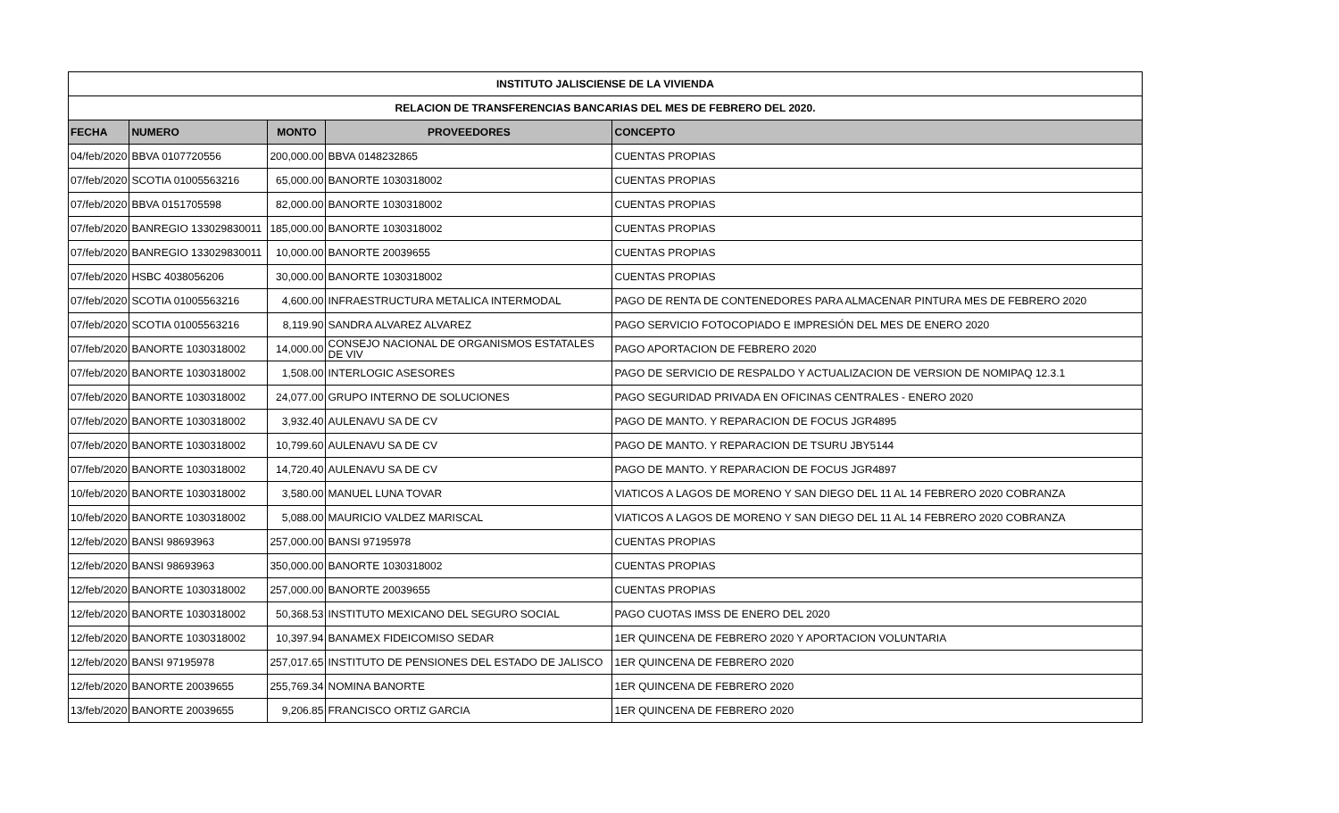| INSTITUTO JALISCIENSE DE LA VIVIENDA | | | | |
| --- | --- | --- | --- | --- |
| RELACION DE TRANSFERENCIAS BANCARIAS DEL MES DE FEBRERO DEL 2020. | | | | |
| FECHA | NUMERO | MONTO | PROVEEDORES | CONCEPTO |
| 04/feb/2020 | BBVA 0107720556 | 200,000.00 | BBVA 0148232865 | CUENTAS PROPIAS |
| 07/feb/2020 | SCOTIA 01005563216 | 65,000.00 | BANORTE 1030318002 | CUENTAS PROPIAS |
| 07/feb/2020 | BBVA 0151705598 | 82,000.00 | BANORTE 1030318002 | CUENTAS PROPIAS |
| 07/feb/2020 | BANREGIO 133029830011 | 185,000.00 | BANORTE 1030318002 | CUENTAS PROPIAS |
| 07/feb/2020 | BANREGIO 133029830011 | 10,000.00 | BANORTE 20039655 | CUENTAS PROPIAS |
| 07/feb/2020 | HSBC 4038056206 | 30,000.00 | BANORTE 1030318002 | CUENTAS PROPIAS |
| 07/feb/2020 | SCOTIA 01005563216 | 4,600.00 | INFRAESTRUCTURA METALICA INTERMODAL | PAGO DE RENTA DE CONTENEDORES PARA ALMACENAR PINTURA MES DE FEBRERO 2020 |
| 07/feb/2020 | SCOTIA 01005563216 | 8,119.90 | SANDRA ALVAREZ ALVAREZ | PAGO SERVICIO FOTOCOPIADO E IMPRESIÓN DEL MES DE ENERO 2020 |
| 07/feb/2020 | BANORTE 1030318002 | 14,000.00 | CONSEJO NACIONAL DE ORGANISMOS ESTATALES DE VIV | PAGO APORTACION DE FEBRERO 2020 |
| 07/feb/2020 | BANORTE 1030318002 | 1,508.00 | INTERLOGIC ASESORES | PAGO DE SERVICIO DE RESPALDO Y ACTUALIZACION DE VERSION DE NOMIPAQ 12.3.1 |
| 07/feb/2020 | BANORTE 1030318002 | 24,077.00 | GRUPO INTERNO DE SOLUCIONES | PAGO SEGURIDAD PRIVADA EN OFICINAS CENTRALES - ENERO 2020 |
| 07/feb/2020 | BANORTE 1030318002 | 3,932.40 | AULENAVU SA DE CV | PAGO DE MANTO. Y REPARACION DE FOCUS JGR4895 |
| 07/feb/2020 | BANORTE 1030318002 | 10,799.60 | AULENAVU SA DE CV | PAGO DE MANTO. Y REPARACION DE TSURU JBY5144 |
| 07/feb/2020 | BANORTE 1030318002 | 14,720.40 | AULENAVU SA DE CV | PAGO DE MANTO. Y REPARACION DE FOCUS JGR4897 |
| 10/feb/2020 | BANORTE 1030318002 | 3,580.00 | MANUEL LUNA TOVAR | VIATICOS A LAGOS DE MORENO Y SAN DIEGO DEL 11 AL 14 FEBRERO 2020 COBRANZA |
| 10/feb/2020 | BANORTE 1030318002 | 5,088.00 | MAURICIO VALDEZ MARISCAL | VIATICOS A LAGOS DE MORENO Y SAN DIEGO DEL 11 AL 14 FEBRERO 2020 COBRANZA |
| 12/feb/2020 | BANSI 98693963 | 257,000.00 | BANSI 97195978 | CUENTAS PROPIAS |
| 12/feb/2020 | BANSI 98693963 | 350,000.00 | BANORTE 1030318002 | CUENTAS PROPIAS |
| 12/feb/2020 | BANORTE 1030318002 | 257,000.00 | BANORTE 20039655 | CUENTAS PROPIAS |
| 12/feb/2020 | BANORTE 1030318002 | 50,368.53 | INSTITUTO MEXICANO DEL SEGURO SOCIAL | PAGO CUOTAS IMSS DE ENERO DEL 2020 |
| 12/feb/2020 | BANORTE 1030318002 | 10,397.94 | BANAMEX FIDEICOMISO SEDAR | 1ER QUINCENA DE FEBRERO 2020 Y APORTACION VOLUNTARIA |
| 12/feb/2020 | BANSI 97195978 | 257,017.65 | INSTITUTO DE PENSIONES DEL ESTADO DE JALISCO | 1ER QUINCENA DE FEBRERO 2020 |
| 12/feb/2020 | BANORTE 20039655 | 255,769.34 | NOMINA BANORTE | 1ER QUINCENA DE FEBRERO 2020 |
| 13/feb/2020 | BANORTE 20039655 | 9,206.85 | FRANCISCO ORTIZ GARCIA | 1ER QUINCENA DE FEBRERO 2020 |